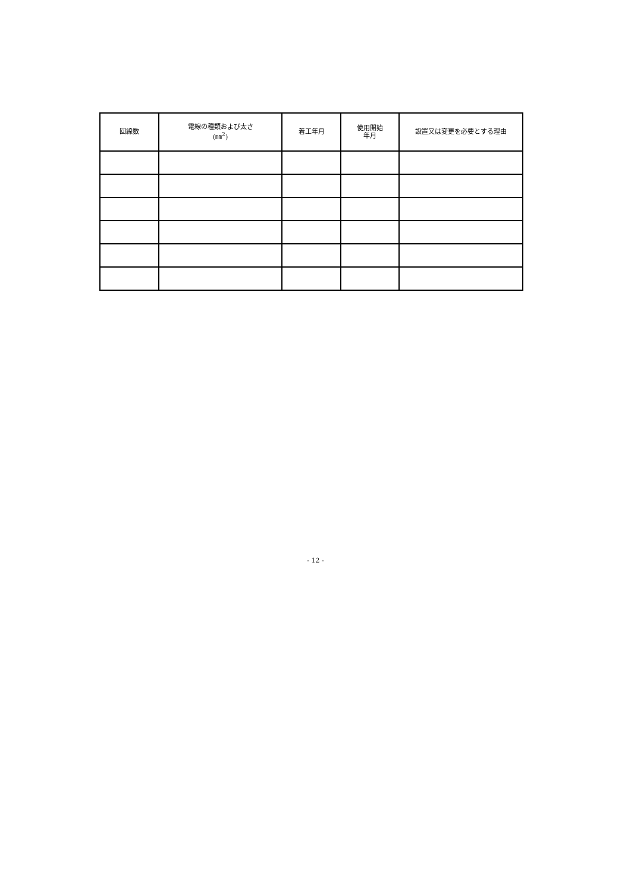| 回線数 | 電線の種類および太さ (㎜<sup>2</sup>) | 着工年月 | 使用開始 年月 | 設置又は変更を必要とする理由 |
| --- | --- | --- | --- | --- |
- 12 -